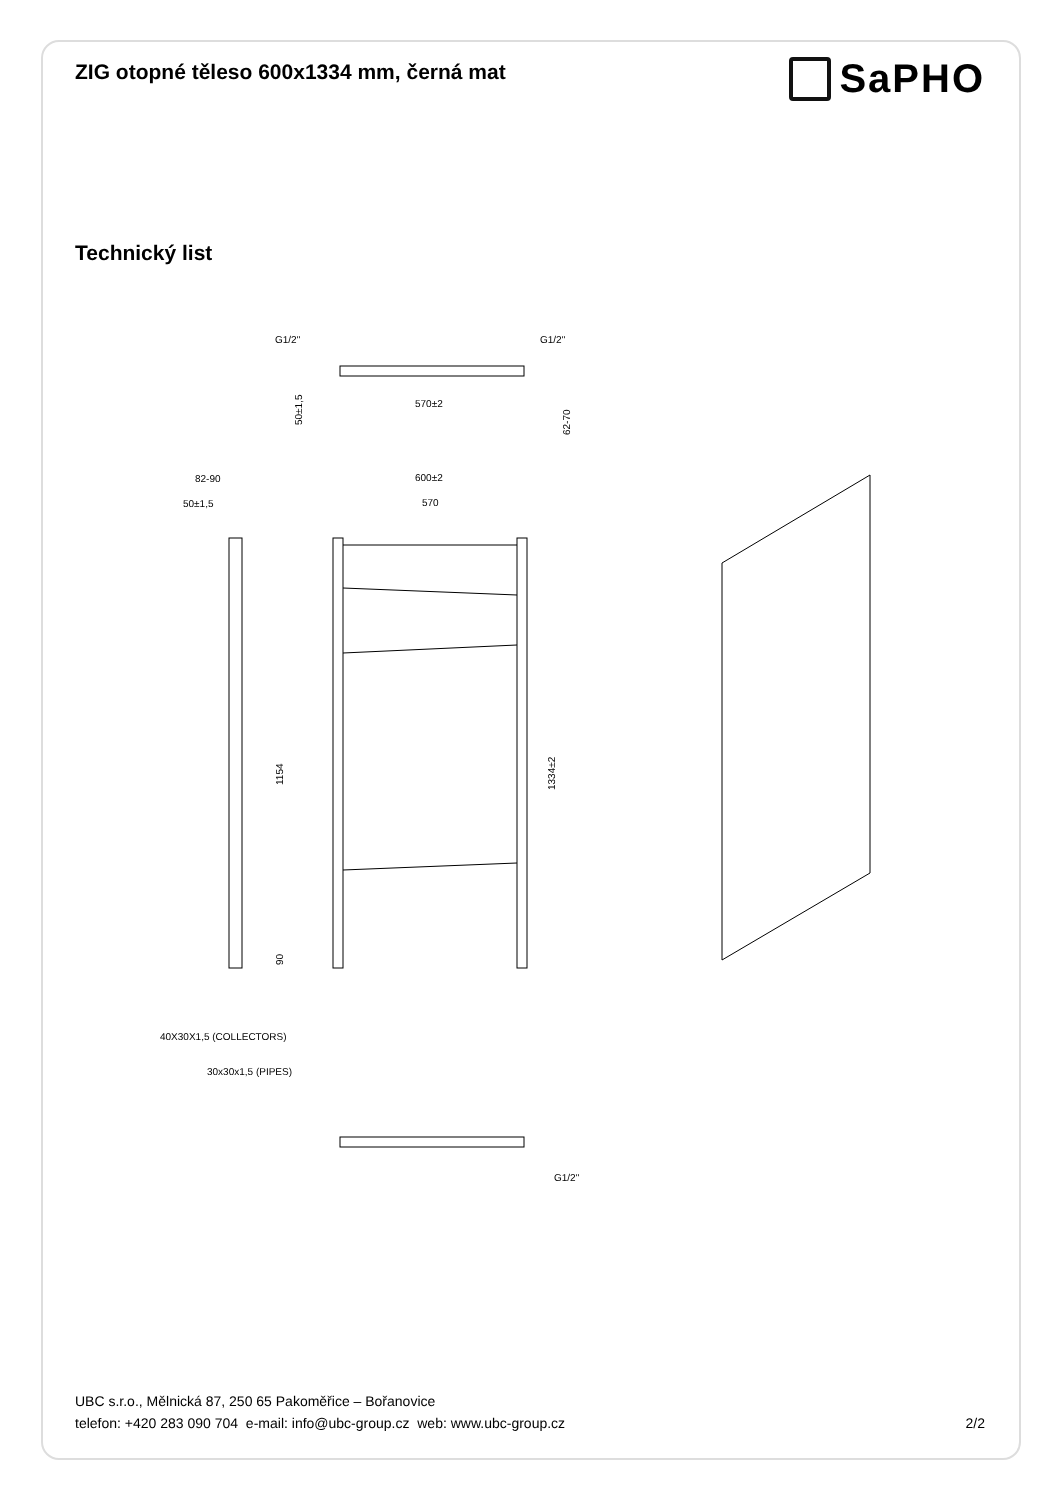ZIG otopné těleso 600x1334 mm, černá mat
SaPHO
Technický list
G1/2"
G1/2"
570±2
50±1,5
62-70
82-90
50±1,5
600±2
570
1154
90
1334±2
40X30X1,5 (COLLECTORS)
30x30x1,5 (PIPES)
G1/2"
UBC s.r.o., Mělnická 87, 250 65 Pakoměřice – Bořanovice
telefon: +420 283 090 704 e-mail: info@ubc-group.cz web: www.ubc-group.cz
2/2